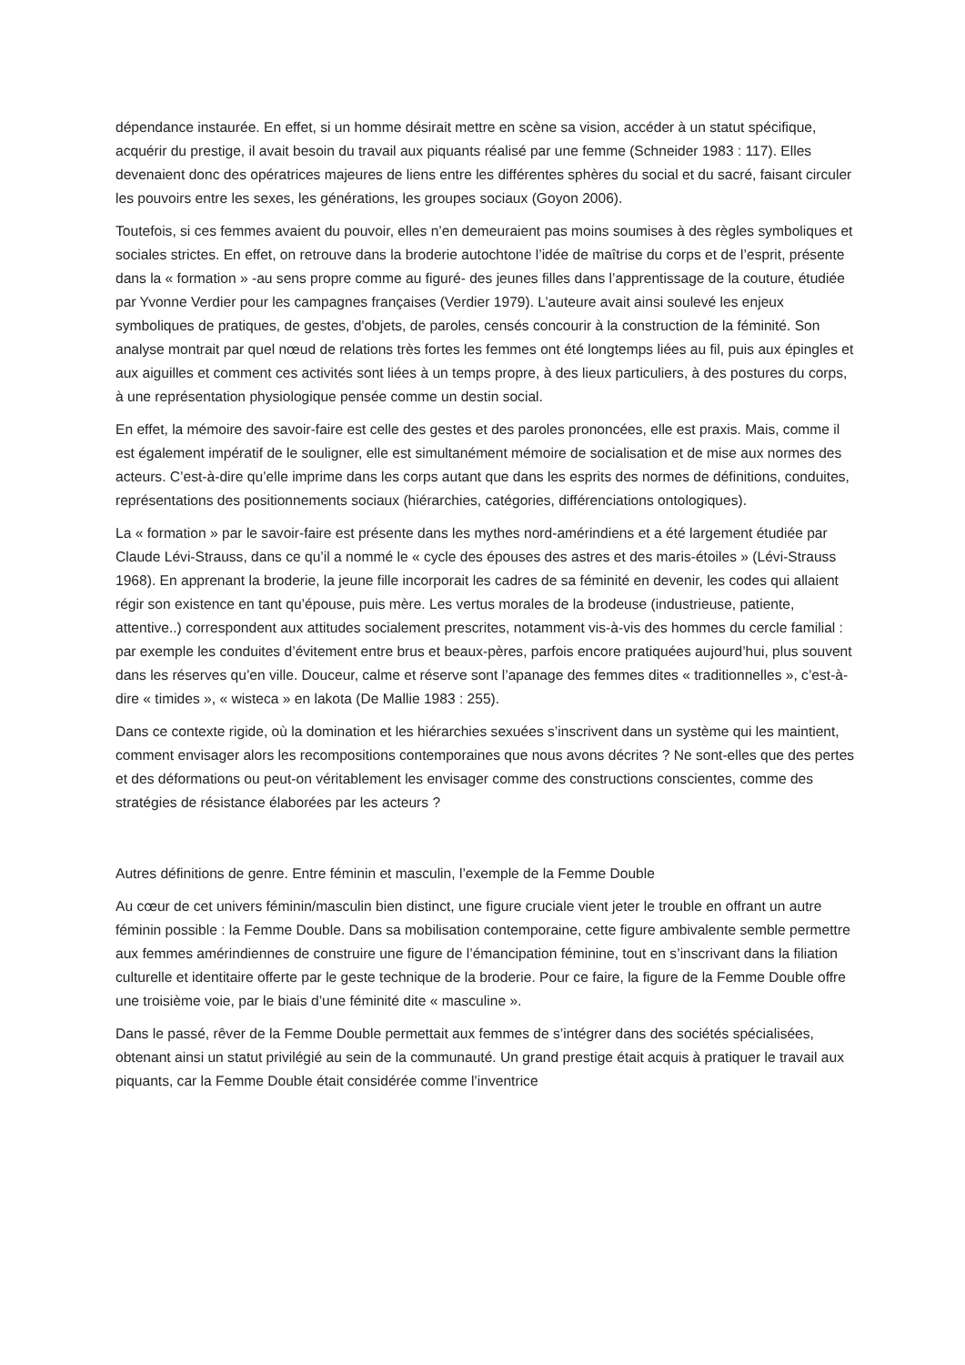dépendance instaurée. En effet, si un homme désirait mettre en scène sa vision, accéder à un statut spécifique, acquérir du prestige, il avait besoin du travail aux piquants réalisé par une femme (Schneider 1983 : 117). Elles devenaient donc des opératrices majeures de liens entre les différentes sphères du social et du sacré, faisant circuler les pouvoirs entre les sexes, les générations, les groupes sociaux (Goyon 2006).
Toutefois, si ces femmes avaient du pouvoir, elles n’en demeuraient pas moins soumises à des règles symboliques et sociales strictes. En effet, on retrouve dans la broderie autochtone l’idée de maîtrise du corps et de l’esprit, présente dans la « formation » -au sens propre comme au figuré- des jeunes filles dans l’apprentissage de la couture, étudiée par Yvonne Verdier pour les campagnes françaises (Verdier 1979). L’auteure avait ainsi soulevé les enjeux symboliques de pratiques, de gestes, d'objets, de paroles, censés concourir à la construction de la féminité. Son analyse montrait par quel nœud de relations très fortes les femmes ont été longtemps liées au fil, puis aux épingles et aux aiguilles et comment ces activités sont liées à un temps propre, à des lieux particuliers, à des postures du corps, à une représentation physiologique pensée comme un destin social.
En effet, la mémoire des savoir-faire est celle des gestes et des paroles prononcées, elle est praxis. Mais, comme il est également impératif de le souligner, elle est simultanément mémoire de socialisation et de mise aux normes des acteurs. C’est-à-dire qu’elle imprime dans les corps autant que dans les esprits des normes de définitions, conduites, représentations des positionnements sociaux (hiérarchies, catégories, différenciations ontologiques).
La « formation » par le savoir-faire est présente dans les mythes nord-amérindiens et a été largement étudiée par Claude Lévi-Strauss, dans ce qu’il a nommé le « cycle des épouses des astres et des maris-étoiles » (Lévi-Strauss 1968). En apprenant la broderie, la jeune fille incorporait les cadres de sa féminité en devenir, les codes qui allaient régir son existence en tant qu’épouse, puis mère. Les vertus morales de la brodeuse (industrieuse, patiente, attentive..) correspondent aux attitudes socialement prescrites, notamment vis-à-vis des hommes du cercle familial : par exemple les conduites d’évitement entre brus et beaux-pères, parfois encore pratiquées aujourd’hui, plus souvent dans les réserves qu’en ville. Douceur, calme et réserve sont l’apanage des femmes dites « traditionnelles », c’est-à-dire « timides », « wisteca » en lakota (De Mallie 1983 : 255).
Dans ce contexte rigide, où la domination et les hiérarchies sexuées s’inscrivent dans un système qui les maintient, comment envisager alors les recompositions contemporaines que nous avons décrites ? Ne sont-elles que des pertes et des déformations ou peut-on véritablement les envisager comme des constructions conscientes, comme des stratégies de résistance élaborées par les acteurs ?
Autres définitions de genre. Entre féminin et masculin, l’exemple de la Femme Double
Au cœur de cet univers féminin/masculin bien distinct, une figure cruciale vient jeter le trouble en offrant un autre féminin possible : la Femme Double. Dans sa mobilisation contemporaine, cette figure ambivalente semble permettre aux femmes amérindiennes de construire une figure de l’émancipation féminine, tout en s’inscrivant dans la filiation culturelle et identitaire offerte par le geste technique de la broderie. Pour ce faire, la figure de la Femme Double offre une troisième voie, par le biais d’une féminité dite « masculine ».
Dans le passé, rêver de la Femme Double permettait aux femmes de s’intégrer dans des sociétés spécialisées, obtenant ainsi un statut privilégié au sein de la communauté. Un grand prestige était acquis à pratiquer le travail aux piquants, car la Femme Double était considérée comme l’inventrice